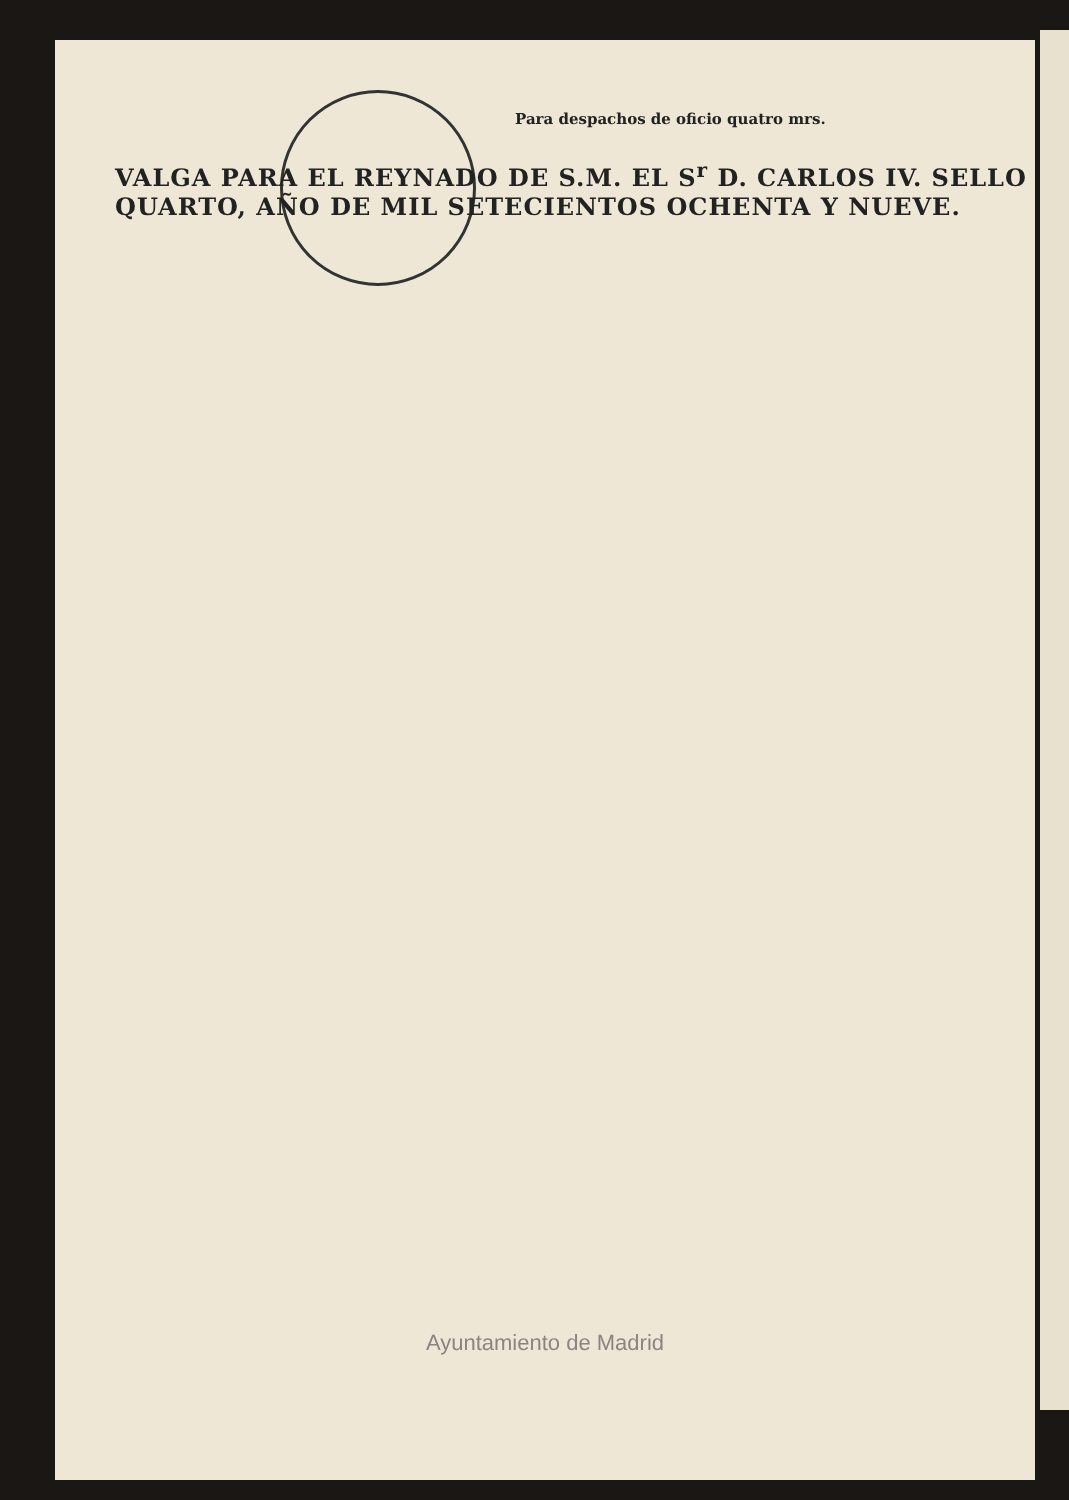Para despachos de oficio quatro mrs.
VALGA PARA EL REYNADO DE S.M. EL S<sup>r</sup> D. CARLOS IV. SELLO QUARTO, AÑO DE MIL SETECIENTOS OCHENTA Y NUEVE.
Ayuntamiento de Madrid